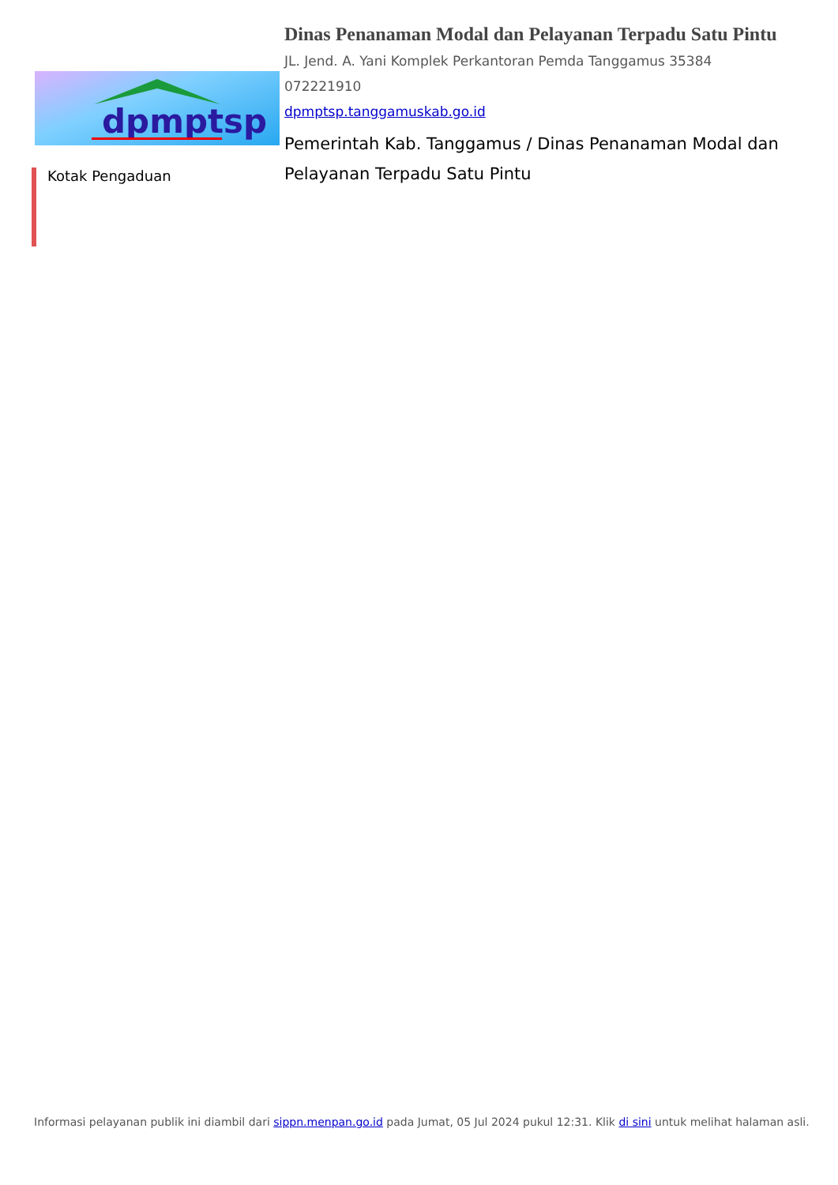dpmptsp
Kotak Pengaduan
Dinas Penanaman Modal dan Pelayanan Terpadu Satu Pintu
JL. Jend. A. Yani Komplek Perkantoran Pemda Tanggamus 35384
072221910
dpmptsp.tanggamuskab.go.id
Pemerintah Kab. Tanggamus / Dinas Penanaman Modal dan Pelayanan Terpadu Satu Pintu
Informasi pelayanan publik ini diambil dari sippn.menpan.go.id pada Jumat, 05 Jul 2024 pukul 12:31. Klik di sini untuk melihat halaman asli.